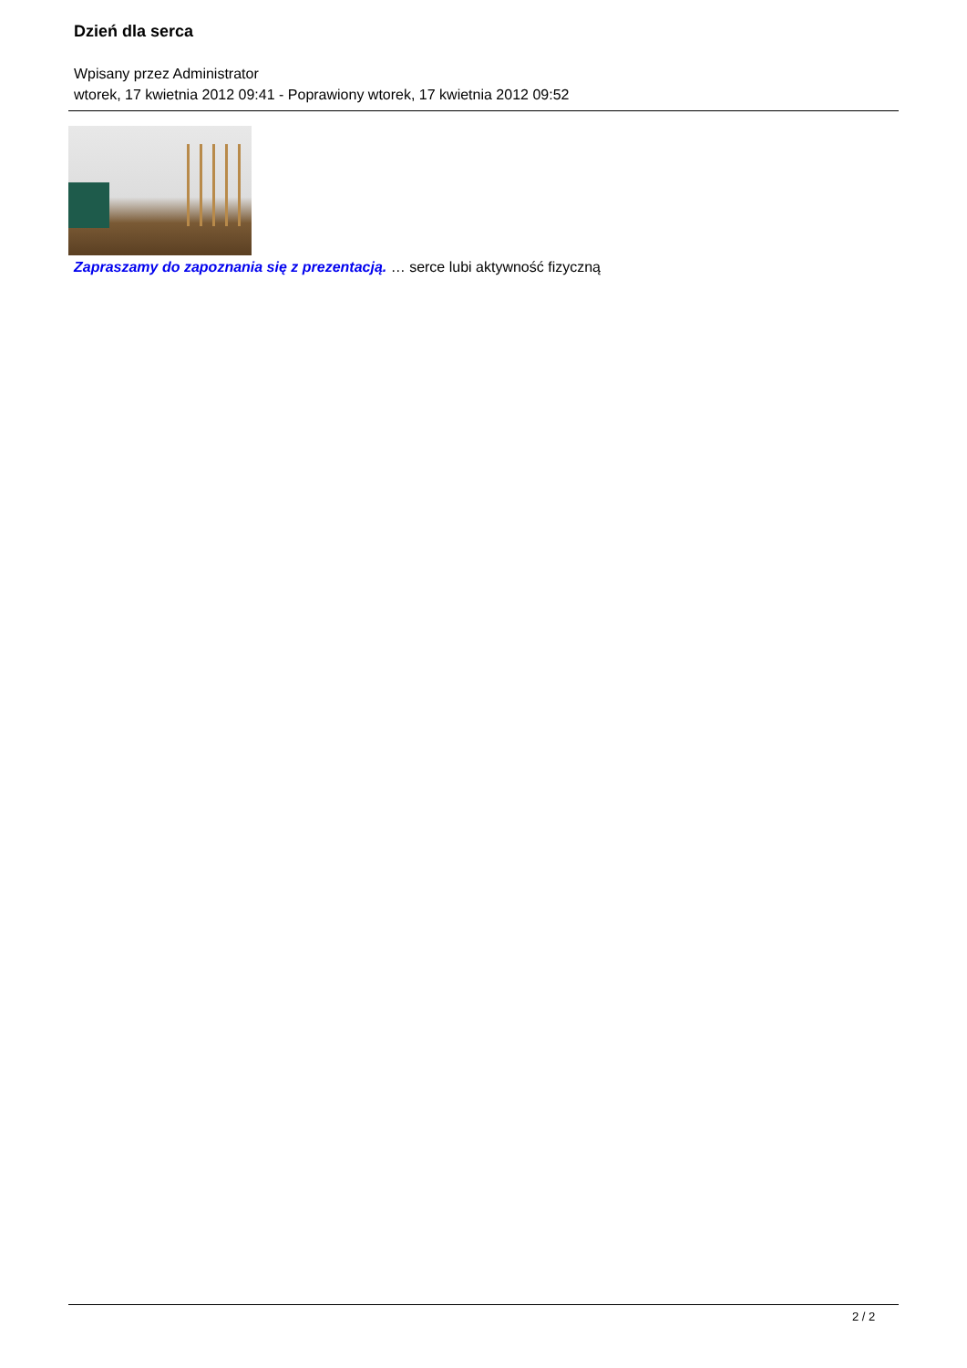Dzień dla serca
Wpisany przez Administrator
wtorek, 17 kwietnia 2012 09:41 - Poprawiony wtorek, 17 kwietnia 2012 09:52
Zapraszamy do zapoznania się z prezentacją. … serce lubi aktywność fizyczną
2 / 2